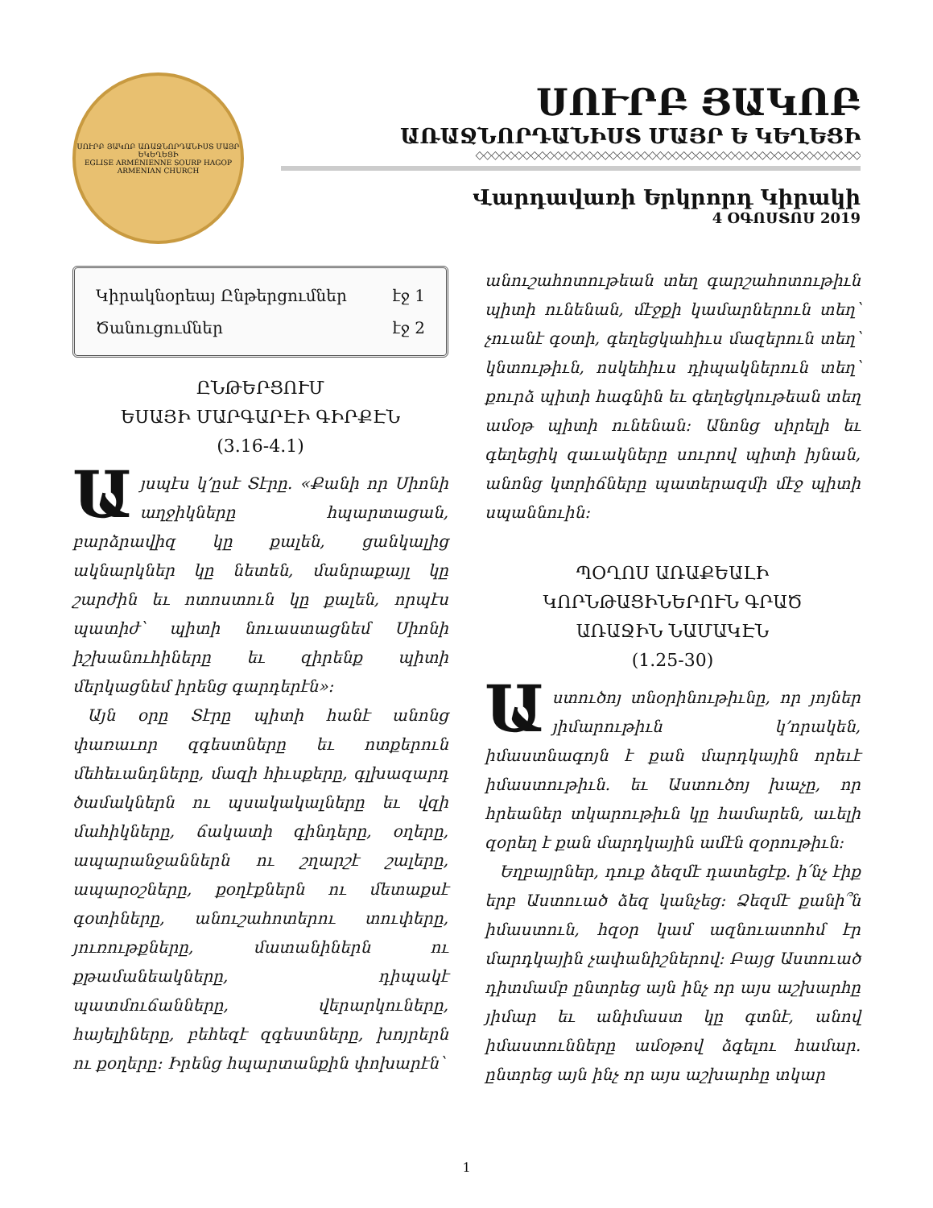ՍՈՒՐԲ ՅԱԿՈԲ ԱՌԱՋՆՈՐԴԱՆԻՍՏ ՄԱՅՐ ԵԿԵՂԵՑԻ
EGLISE ARMÉNIENNE SOURP HAGOP ARMENIAN CHURCH
ՍՈՒՐԲ ՅԱԿՈԲ
ԱՌԱՋՆՈՐԴԱՆԻՍՏ ՄԱՅՐ Ե ԿԵՂԵՑԻ
◇◇◇◇◇◇◇◇◇◇◇◇◇◇◇◇◇◇◇◇◇◇◇◇◇◇◇◇◇◇◇◇◇◇◇◇◇◇◇◇◇◇◇◇◇◇◇◇◇
Վարդավառի Երկրորդ Կիրակի
4 ՕԳՈՍՏՈՍ 2019
Կիրակնօրեայ Ընթերցումներ էջ 1
Ծանուցումներ էջ 2
ԸՆԹԵՐՑՈՒՄ
ԵՍԱՅԻ ՄԱՐԳԱՐԷԻ ԳԻՐՔԷՆ
(3.16-4.1)
Այսպէս կ՚ըսէ Տէրը. «Քանի որ Սիոնի աղջիկները հպարտացան, բարձրավիզ կը քալեն, ցանկալից ակնարկներ կը նետեն, մանրաքայլ կը շարժին եւ ոտոստուն կը քալեն, որպէս պատիժ՝ պիտի նուաստացնեմ Սիոնի իշխանուհիները եւ զիրենք պիտի մերկացնեմ իրենց գարդերէն»:
Այն օրը Տէրը պիտի հանէ անոնց փառաւոր զգեստները եւ ոտքերուն մեհեւանդները, մազի հիւսքերը, գլխազարդ ծամակներն ու պսակակալները եւ վզի մահիկները, ճակատի գինդերը, օղերը, ապարանջաններն ու շղարշէ շալերը, ապարօշները, քօղէքներն ու մետաքսէ գօտիները, անուշահոտերու տուփերը, յուռութքները, մատանիներն ու քթամանեակները, դիպակէ պատմուճանները, վերարկուները, հայելիները, բեհեզէ զգեստները, խոյրերն ու քօղերը: Իրենց հպարտանքին փոխարէն՝
անուշահոտութեան տեղ գարշահոտութիւն պիտի ունենան, մէջքի կամարներուն տեղ՝ չուանէ գօտի, գեղեցկահիւս մազերուն տեղ՝ կնտութիւն, ոսկեհիւս դիպակներուն տեղ՝ քուրձ պիտի հագնին եւ գեղեցկութեան տեղ ամօթ պիտի ունենան: Անոնց սիրելի եւ գեղեցիկ զաւակները սուրով պիտի իյնան, անոնց կտրիճները պատերազմի մէջ պիտի սպաննուին:
ՊՕՂՈՍ ԱՌԱՔԵԱԼԻ
ԿՈՐՆԹԱՑԻՆԵՐՈՒՆ ԳՐԱԾ
ԱՌԱՋԻՆ ՆԱՄԱԿԷՆ
(1.25-30)
Աստուծոյ տնօրինութիւնը, որ յոյներ յիմարութիւն կ՚որակեն, իմաստնագոյն է քան մարդկային որեւէ իմաստութիւն. եւ Աստուծոյ խաչը, որ հրեաներ տկարութիւն կը համարեն, աւելի զօրեղ է քան մարդկային ամէն զօրութիւն:
Եղբայրներ, դուք ձեզմէ դատեցէք. ի՛նչ էիք երբ Աստուած ձեզ կանչեց: Ձեզմէ քանի՞ն իմաստուն, հզօր կամ ազնուատոհմ էր մարդկային չափանիշներով: Բայց Աստուած դիտմամբ ընտրեց այն ինչ որ այս աշխարհը յիմար եւ անիմաստ կը գտնէ, անով իմաստունները ամօթով ձգելու համար. ընտրեց այն ինչ որ այս աշխարհը տկար
1